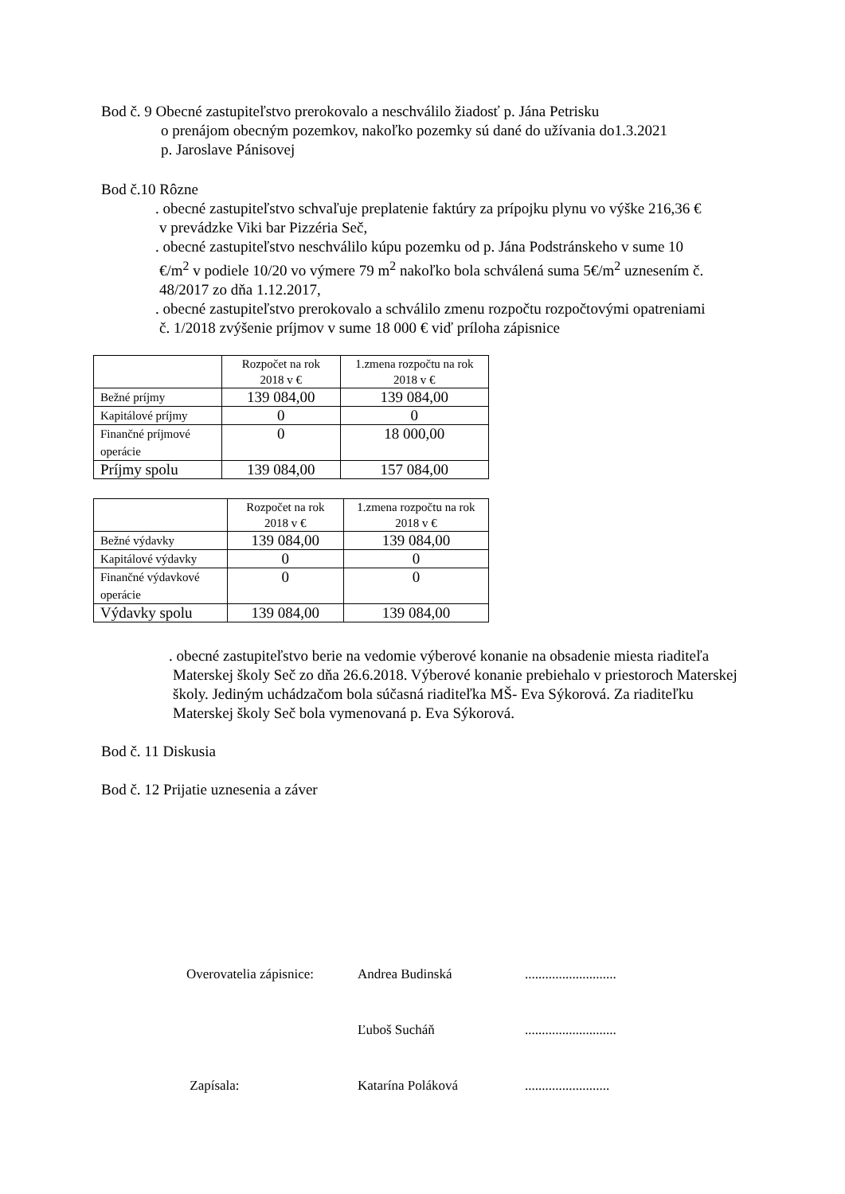Bod č. 9 Obecné zastupiteľstvo prerokovalo a neschválilo žiadosť p. Jána Petrisku
o prenájom obecným pozemkov, nakoľko pozemky sú dané do užívania do1.3.2021
p. Jaroslave Pánisovej
Bod č.10 Rôzne
. obecné zastupiteľstvo schvaľuje preplatenie faktúry za prípojku plynu vo výške 216,36 € v prevádzke Viki bar Pizzéria Seč,
. obecné zastupiteľstvo neschválilo kúpu pozemku od p. Jána Podstránskeho v sume 10 €/m<sup>2</sup> v podiele 10/20 vo výmere 79 m<sup>2</sup> nakoľko bola schválená suma 5€/m<sup>2</sup> uznesením č. 48/2017 zo dňa 1.12.2017,
. obecné zastupiteľstvo prerokovalo a schválilo zmenu rozpočtu rozpočtovými opatreniami č. 1/2018 zvýšenie príjmov v sume 18 000 € viď príloha zápisnice
| | Rozpočet na rok 2018 v € | 1.zmena rozpočtu na rok 2018 v € |
| Bežné príjmy | 139 084,00 | 139 084,00 |
| Kapitálové príjmy | 0 | 0 |
| Finančné príjmové operácie | 0 | 18 000,00 |
| Príjmy spolu | 139 084,00 | 157 084,00 |
| | Rozpočet na rok 2018 v € | 1.zmena rozpočtu na rok 2018 v € |
| Bežné výdavky | 139 084,00 | 139 084,00 |
| Kapitálové výdavky | 0 | 0 |
| Finančné výdavkové operácie | 0 | 0 |
| Výdavky spolu | 139 084,00 | 139 084,00 |
. obecné zastupiteľstvo berie na vedomie výberové konanie na obsadenie miesta riaditeľa Materskej školy Seč zo dňa 26.6.2018. Výberové konanie prebiehalo v priestoroch Materskej školy. Jediným uchádzačom bola súčasná riaditeľka MŠ- Eva Sýkorová. Za riaditeľku Materskej školy Seč bola vymenovaná p. Eva Sýkorová.
Bod č. 11 Diskusia
Bod č. 12 Prijatie uznesenia a záver
Overovatelia zápisnice: Andrea Budinská........................... Ľuboš Sucháň........................... Zapísala: Katarína Poláková.........................